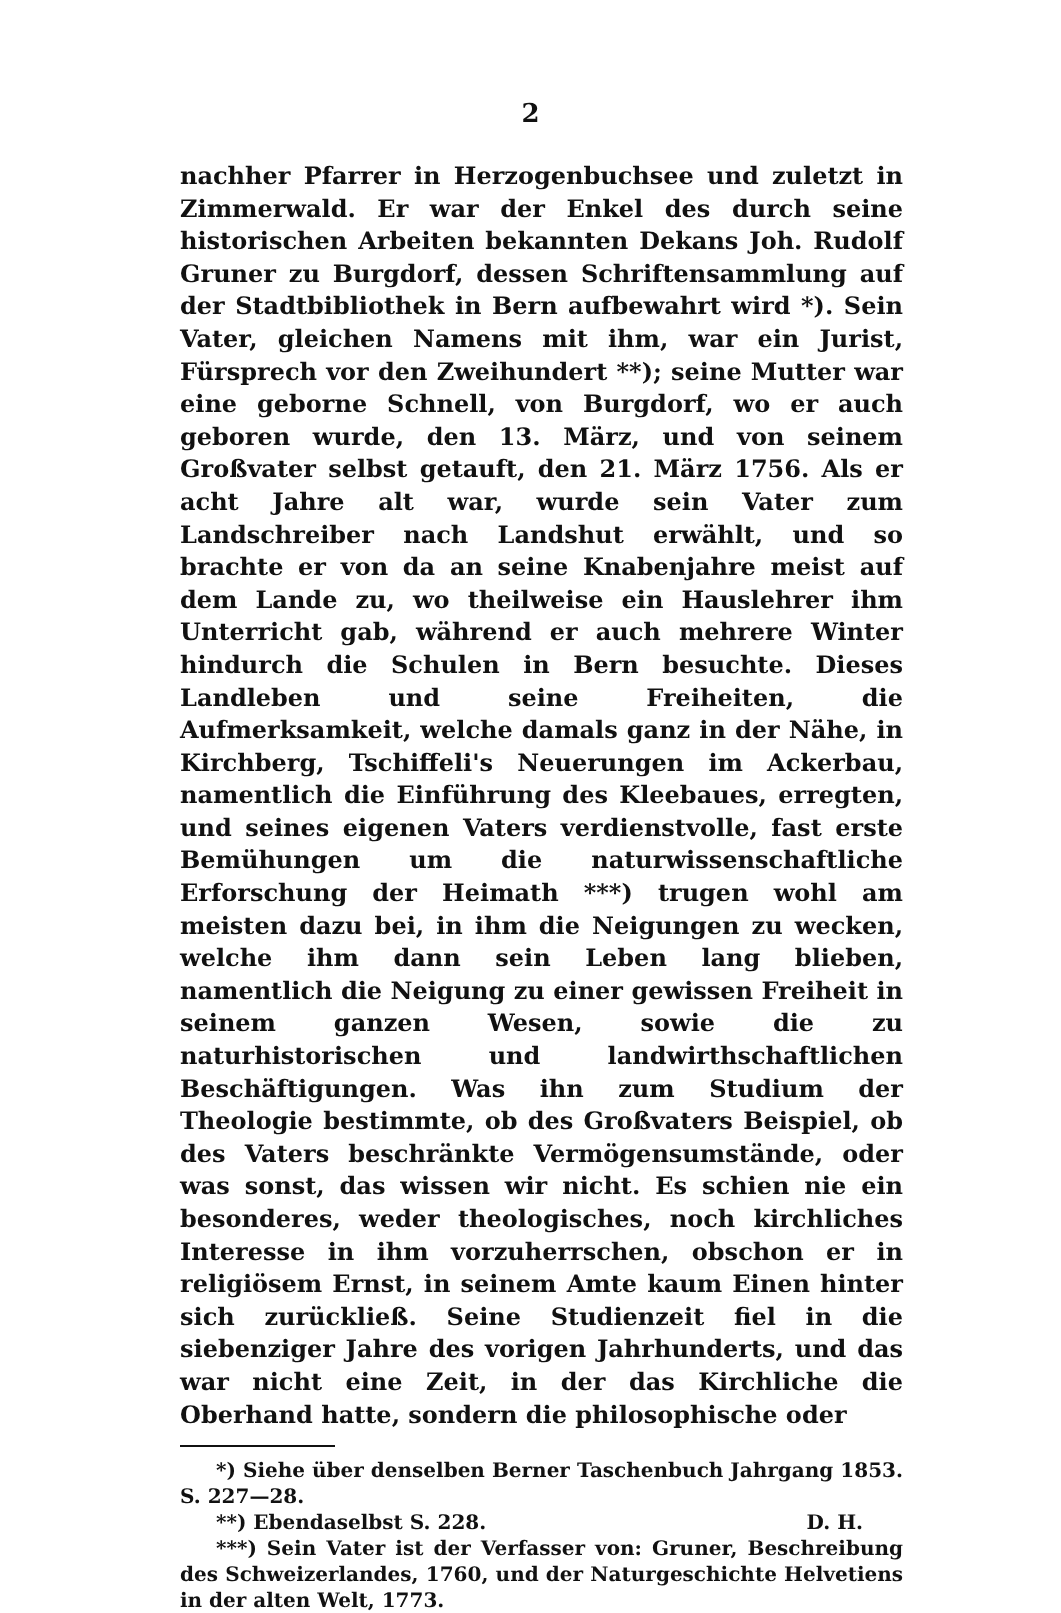2
nachher Pfarrer in Herzogenbuchsee und zuletzt in Zimmerwald. Er war der Enkel des durch seine historischen Arbeiten bekannten Dekans Joh. Rudolf Gruner zu Burgdorf, dessen Schriftensammlung auf der Stadtbibliothek in Bern aufbewahrt wird *). Sein Vater, gleichen Namens mit ihm, war ein Jurist, Fürsprech vor den Zweihundert **); seine Mutter war eine geborne Schnell, von Burgdorf, wo er auch geboren wurde, den 13. März, und von seinem Großvater selbst getauft, den 21. März 1756. Als er acht Jahre alt war, wurde sein Vater zum Landschreiber nach Landshut erwählt, und so brachte er von da an seine Knabenjahre meist auf dem Lande zu, wo theilweise ein Hauslehrer ihm Unterricht gab, während er auch mehrere Winter hindurch die Schulen in Bern besuchte. Dieses Landleben und seine Freiheiten, die Aufmerksamkeit, welche damals ganz in der Nähe, in Kirchberg, Tschiffeli's Neuerungen im Ackerbau, namentlich die Einführung des Kleebaues, erregten, und seines eigenen Vaters verdienstvolle, fast erste Bemühungen um die naturwissenschaftliche Erforschung der Heimath ***) trugen wohl am meisten dazu bei, in ihm die Neigungen zu wecken, welche ihm dann sein Leben lang blieben, namentlich die Neigung zu einer gewissen Freiheit in seinem ganzen Wesen, sowie die zu naturhistorischen und landwirthschaftlichen Beschäftigungen. Was ihn zum Studium der Theologie bestimmte, ob des Großvaters Beispiel, ob des Vaters beschränkte Vermögensumstände, oder was sonst, das wissen wir nicht. Es schien nie ein besonderes, weder theologisches, noch kirchliches Interesse in ihm vorzuherrschen, obschon er in religiösem Ernst, in seinem Amte kaum Einen hinter sich zurückließ. Seine Studienzeit fiel in die siebenziger Jahre des vorigen Jahrhunderts, und das war nicht eine Zeit, in der das Kirchliche die Oberhand hatte, sondern die philosophische oder
*) Siehe über denselben Berner Taschenbuch Jahrgang 1853. S. 227—28.
**) Ebendaselbst S. 228. D. H.
***) Sein Vater ist der Verfasser von: Gruner, Beschreibung des Schweizerlandes, 1760, und der Naturgeschichte Helvetiens in der alten Welt, 1773.